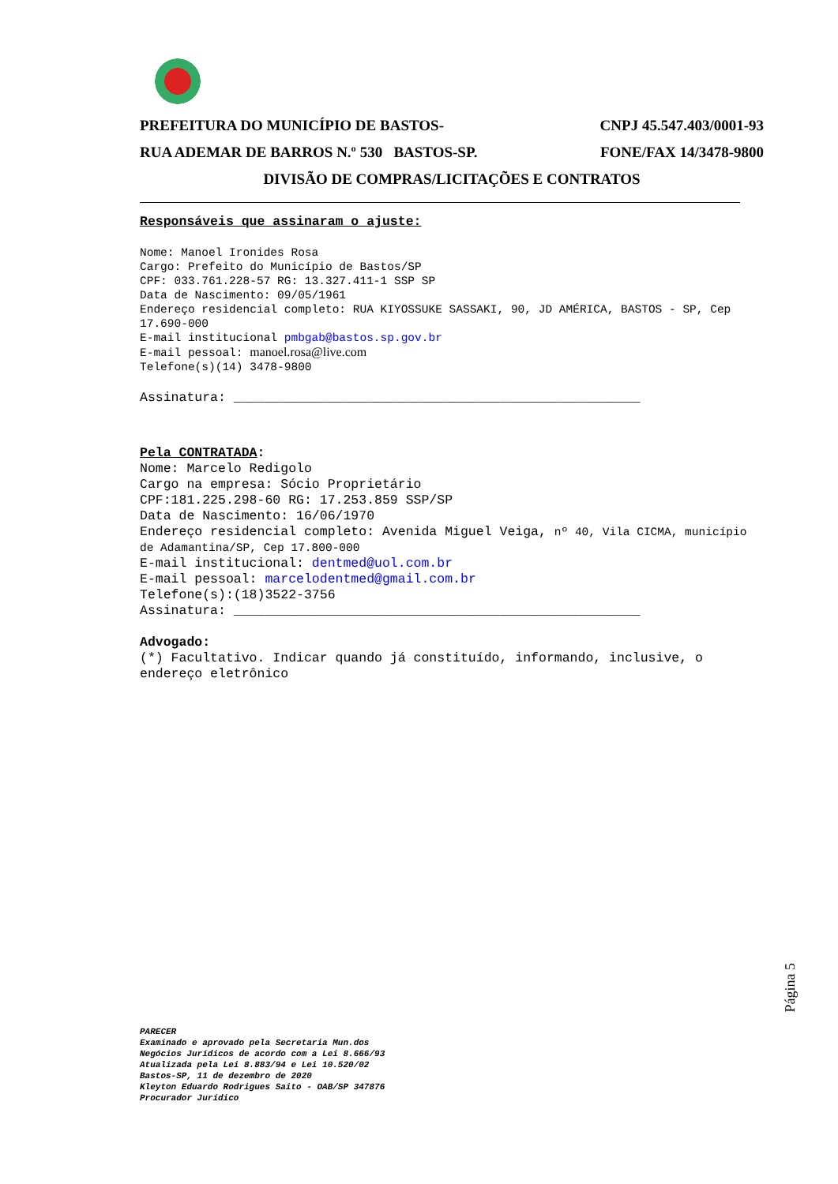PREFEITURA DO MUNICÍPIO DE BASTOS- CNPJ 45.547.403/0001-93
RUA ADEMAR DE BARROS N.º 530 BASTOS-SP. FONE/FAX 14/3478-9800
DIVISÃO DE COMPRAS/LICITAÇÕES E CONTRATOS
Responsáveis que assinaram o ajuste:
Nome: Manoel Ironides Rosa
Cargo: Prefeito do Município de Bastos/SP
CPF: 033.761.228-57 RG: 13.327.411-1 SSP SP
Data de Nascimento: 09/05/1961
Endereço residencial completo: RUA KIYOSSUKE SASSAKI, 90, JD AMÉRICA, BASTOS - SP, Cep 17.690-000
E-mail institucional pmbgab@bastos.sp.gov.br
E-mail pessoal: manoel.rosa@live.com
Telefone(s)(14) 3478-9800
Assinatura: ____________________________________________________
Pela CONTRATADA:
Nome: Marcelo Redigolo
Cargo na empresa: Sócio Proprietário
CPF:181.225.298-60 RG: 17.253.859 SSP/SP
Data de Nascimento: 16/06/1970
Endereço residencial completo: Avenida Miguel Veiga, nº 40, Vila CICMA, município de Adamantina/SP, Cep 17.800-000
E-mail institucional: dentmed@uol.com.br
E-mail pessoal: marcelodentmed@gmail.com.br
Telefone(s):(18)3522-3756
Assinatura: ____________________________________________________
Advogado:
(*) Facultativo. Indicar quando já constituído, informando, inclusive, o endereço eletrônico
Página 5
PARECER
Examinado e aprovado pela Secretaria Mun.dos
Negócios Jurídicos de acordo com a Lei 8.666/93
Atualizada pela Lei 8.883/94 e Lei 10.520/02
Bastos-SP, 11 de dezembro de 2020
Kleyton Eduardo Rodrigues Saito - OAB/SP 347876
Procurador Jurídico